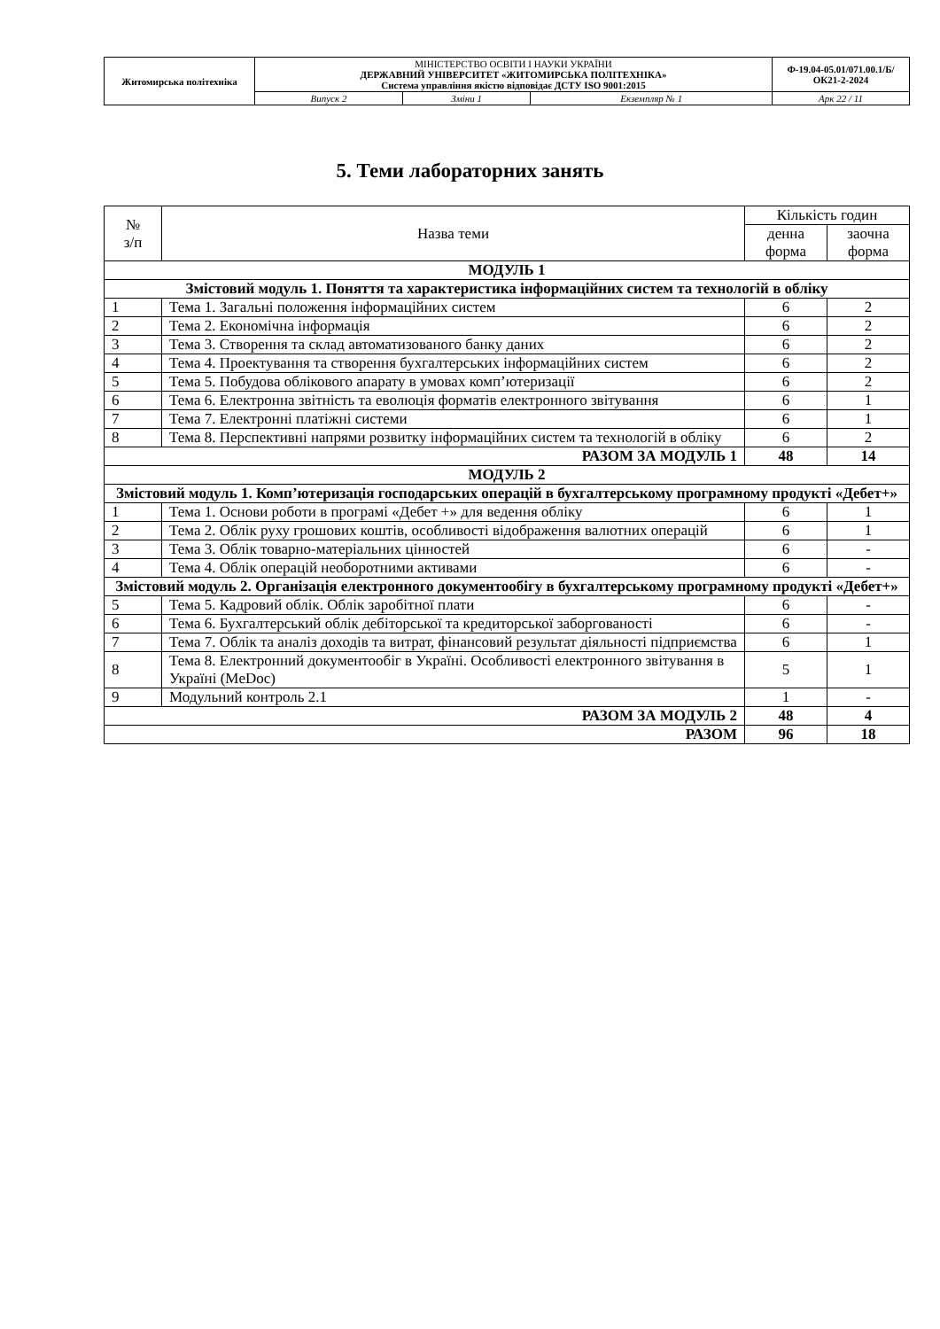| Житомирська політехніка | МІНІСТЕРСТВО ОСВІТИ І НАУКИ УКРАЇНИ ДЕРЖАВНИЙ УНІВЕРСИТЕТ «ЖИТОМИРСЬКА ПОЛІТЕХНІКА» Система управління якістю відповідає ДСТУ ISO 9001:2015 | | | Ф-19.04-05.01/071.00.1/Б/ОК21-2-2024 |
| | Випуск 2 | Зміни 1 | Екземпляр № 1 | Арк 22 / 11 |
5. Теми лабораторних занять
| № з/п | Назва теми | Кількість годин | |
| --- | --- | --- | --- |
| | | денна форма | заочна форма |
| МОДУЛЬ 1 | | | |
| Змістовий модуль 1. Поняття та характеристика інформаційних систем та технологій в обліку | | | |
| 1 | Тема 1. Загальні положення інформаційних систем | 6 | 2 |
| 2 | Тема 2. Економічна інформація | 6 | 2 |
| 3 | Тема 3. Створення та склад автоматизованого банку даних | 6 | 2 |
| 4 | Тема 4. Проектування та створення бухгалтерських інформаційних систем | 6 | 2 |
| 5 | Тема 5. Побудова облікового апарату в умовах комп’ютеризації | 6 | 2 |
| 6 | Тема 6. Електронна звітність та еволюція форматів електронного звітування | 6 | 1 |
| 7 | Тема 7. Електронні платіжні системи | 6 | 1 |
| 8 | Тема 8. Перспективні напрями розвитку інформаційних систем та технологій в обліку | 6 | 2 |
| РАЗОМ ЗА МОДУЛЬ 1 | | 48 | 14 |
| МОДУЛЬ 2 | | | |
| Змістовий модуль 1. Комп’ютеризація господарських операцій в бухгалтерському програмному продукті «Дебет+» | | | |
| 1 | Тема 1. Основи роботи в програмі «Дебет +» для ведення обліку | 6 | 1 |
| 2 | Тема 2. Облік руху грошових коштів, особливості відображення валютних операцій | 6 | 1 |
| 3 | Тема 3. Облік товарно-матеріальних цінностей | 6 | - |
| 4 | Тема 4. Облік операцій необоротними активами | 6 | - |
| Змістовий модуль 2. Організація електронного документообігу в бухгалтерському програмному продукті «Дебет+» | | | |
| 5 | Тема 5. Кадровий облік. Облік заробітної плати | 6 | - |
| 6 | Тема 6. Бухгалтерський облік дебіторської та кредиторської заборгованості | 6 | - |
| 7 | Тема 7. Облік та аналіз доходів та витрат, фінансовий результат діяльності підприємства | 6 | 1 |
| 8 | Тема 8. Електронний документообіг в Україні. Особливості електронного звітування в Україні (MeDoc) | 5 | 1 |
| 9 | Модульний контроль 2.1 | 1 | - |
| РАЗОМ ЗА МОДУЛЬ 2 | | 48 | 4 |
| РАЗОМ | | 96 | 18 |